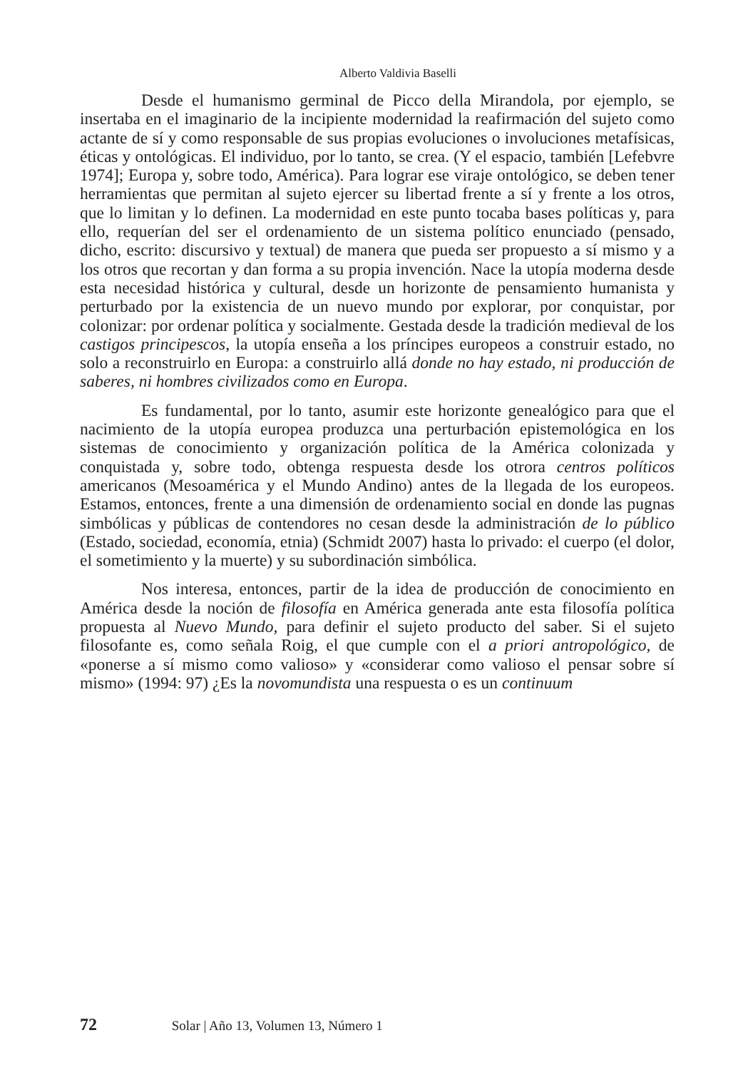Alberto Valdivia Baselli
Desde el humanismo germinal de Picco della Mirandola, por ejemplo, se insertaba en el imaginario de la incipiente modernidad la reafirmación del sujeto como actante de sí y como responsable de sus propias evoluciones o involuciones metafísicas, éticas y ontológicas. El individuo, por lo tanto, se crea. (Y el espacio, también [Lefebvre 1974]; Europa y, sobre todo, América). Para lograr ese viraje ontológico, se deben tener herramientas que permitan al sujeto ejercer su libertad frente a sí y frente a los otros, que lo limitan y lo definen. La modernidad en este punto tocaba bases políticas y, para ello, requerían del ser el ordenamiento de un sistema político enunciado (pensado, dicho, escrito: discursivo y textual) de manera que pueda ser propuesto a sí mismo y a los otros que recortan y dan forma a su propia invención. Nace la utopía moderna desde esta necesidad histórica y cultural, desde un horizonte de pensamiento humanista y perturbado por la existencia de un nuevo mundo por explorar, por conquistar, por colonizar: por ordenar política y socialmente. Gestada desde la tradición medieval de los castigos principescos, la utopía enseña a los príncipes europeos a construir estado, no solo a reconstruirlo en Europa: a construirlo allá donde no hay estado, ni producción de saberes, ni hombres civilizados como en Europa.
Es fundamental, por lo tanto, asumir este horizonte genealógico para que el nacimiento de la utopía europea produzca una perturbación epistemológica en los sistemas de conocimiento y organización política de la América colonizada y conquistada y, sobre todo, obtenga respuesta desde los otrora centros políticos americanos (Mesoamérica y el Mundo Andino) antes de la llegada de los europeos. Estamos, entonces, frente a una dimensión de ordenamiento social en donde las pugnas simbólicas y públicas de contendores no cesan desde la administración de lo público (Estado, sociedad, economía, etnia) (Schmidt 2007) hasta lo privado: el cuerpo (el dolor, el sometimiento y la muerte) y su subordinación simbólica.
Nos interesa, entonces, partir de la idea de producción de conocimiento en América desde la noción de filosofía en América generada ante esta filosofía política propuesta al Nuevo Mundo, para definir el sujeto producto del saber. Si el sujeto filosofante es, como señala Roig, el que cumple con el a priori antropológico, de «ponerse a sí mismo como valioso» y «considerar como valioso el pensar sobre sí mismo» (1994: 97) ¿Es la novomundista una respuesta o es un continuum
72 Solar | Año 13, Volumen 13, Número 1